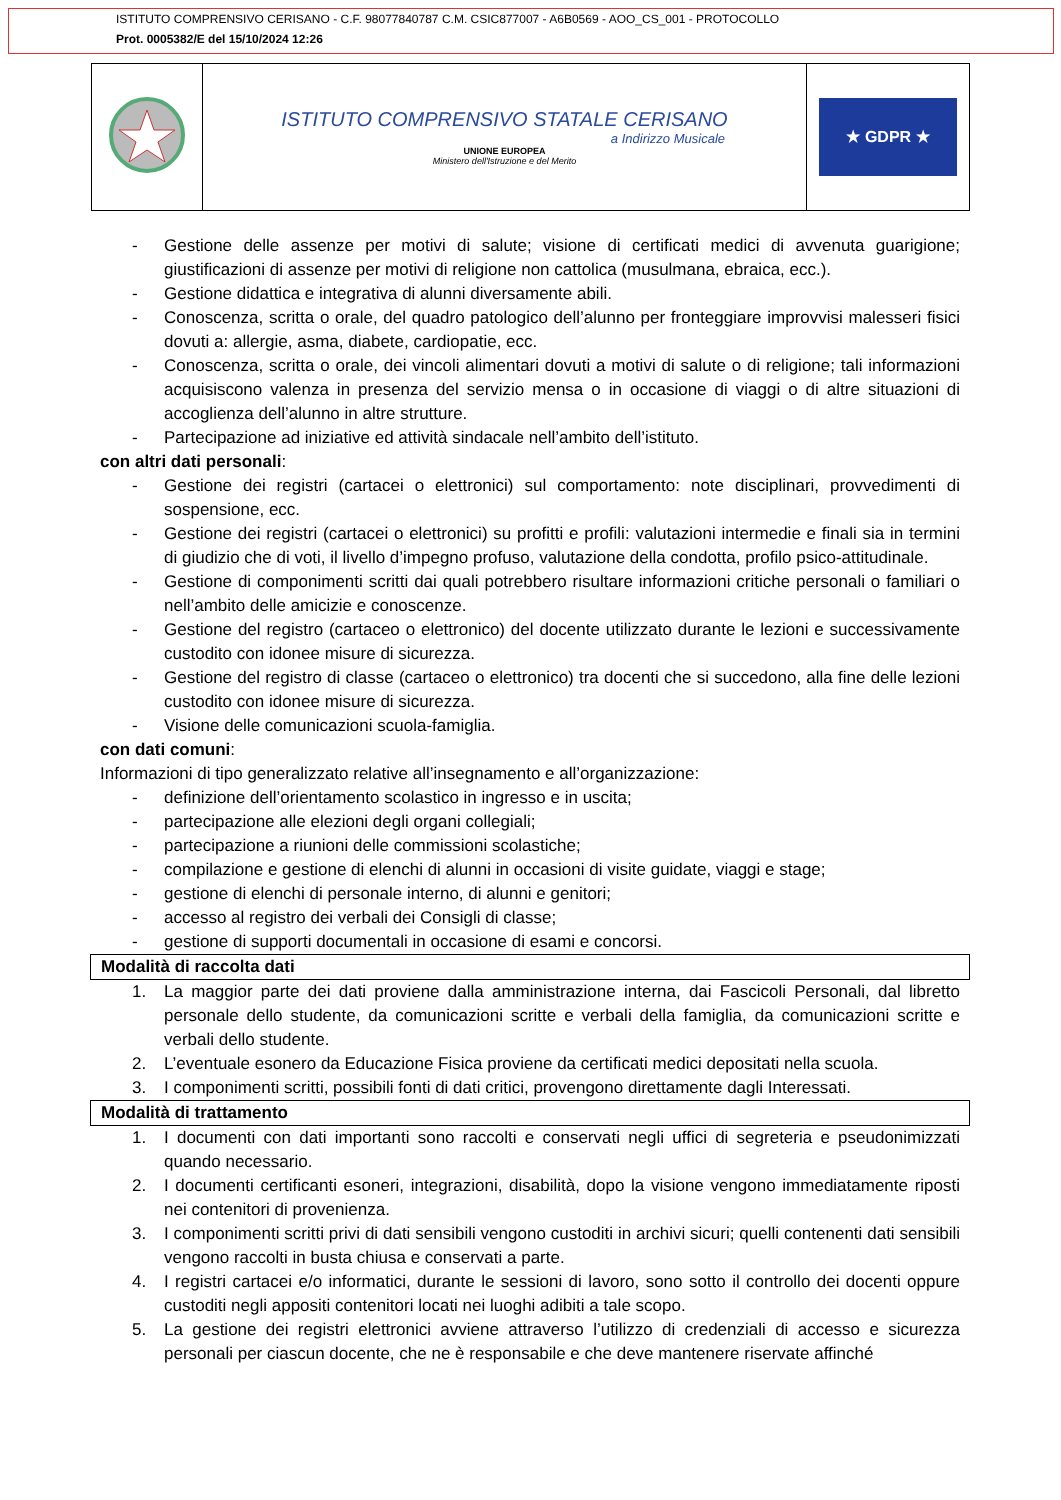ISTITUTO COMPRENSIVO CERISANO - C.F. 98077840787 C.M. CSIC877007 - A6B0569 - AOO_CS_001 - PROTOCOLLO
Prot. 0005382/E del 15/10/2024 12:26
| | ISTITUTO COMPRENSIVO STATALE CERISANO a Indirizzo Musicale UNIONE EUROPEA Ministero dell'Istruzione e del Merito | ★ GDPR ★ |
- Gestione delle assenze per motivi di salute; visione di certificati medici di avvenuta guarigione; giustificazioni di assenze per motivi di religione non cattolica (musulmana, ebraica, ecc.).
- Gestione didattica e integrativa di alunni diversamente abili.
- Conoscenza, scritta o orale, del quadro patologico dell’alunno per fronteggiare improvvisi malesseri fisici dovuti a: allergie, asma, diabete, cardiopatie, ecc.
- Conoscenza, scritta o orale, dei vincoli alimentari dovuti a motivi di salute o di religione; tali informazioni acquisiscono valenza in presenza del servizio mensa o in occasione di viaggi o di altre situazioni di accoglienza dell’alunno in altre strutture.
- Partecipazione ad iniziative ed attività sindacale nell’ambito dell’istituto.
con altri dati personali:
- Gestione dei registri (cartacei o elettronici) sul comportamento: note disciplinari, provvedimenti di sospensione, ecc.
- Gestione dei registri (cartacei o elettronici) su profitti e profili: valutazioni intermedie e finali sia in termini di giudizio che di voti, il livello d’impegno profuso, valutazione della condotta, profilo psico-attitudinale.
- Gestione di componimenti scritti dai quali potrebbero risultare informazioni critiche personali o familiari o nell’ambito delle amicizie e conoscenze.
- Gestione del registro (cartaceo o elettronico) del docente utilizzato durante le lezioni e successivamente custodito con idonee misure di sicurezza.
- Gestione del registro di classe (cartaceo o elettronico) tra docenti che si succedono, alla fine delle lezioni custodito con idonee misure di sicurezza.
- Visione delle comunicazioni scuola-famiglia.
con dati comuni:
Informazioni di tipo generalizzato relative all’insegnamento e all’organizzazione:
- definizione dell’orientamento scolastico in ingresso e in uscita;
- partecipazione alle elezioni degli organi collegiali;
- partecipazione a riunioni delle commissioni scolastiche;
- compilazione e gestione di elenchi di alunni in occasioni di visite guidate, viaggi e stage;
- gestione di elenchi di personale interno, di alunni e genitori;
- accesso al registro dei verbali dei Consigli di classe;
- gestione di supporti documentali in occasione di esami e concorsi.
Modalità di raccolta dati
1. La maggior parte dei dati proviene dalla amministrazione interna, dai Fascicoli Personali, dal libretto personale dello studente, da comunicazioni scritte e verbali della famiglia, da comunicazioni scritte e verbali dello studente.
2. L’eventuale esonero da Educazione Fisica proviene da certificati medici depositati nella scuola.
3. I componimenti scritti, possibili fonti di dati critici, provengono direttamente dagli Interessati.
Modalità di trattamento
1. I documenti con dati importanti sono raccolti e conservati negli uffici di segreteria e pseudonimizzati quando necessario.
2. I documenti certificanti esoneri, integrazioni, disabilità, dopo la visione vengono immediatamente riposti nei contenitori di provenienza.
3. I componimenti scritti privi di dati sensibili vengono custoditi in archivi sicuri; quelli contenenti dati sensibili vengono raccolti in busta chiusa e conservati a parte.
4. I registri cartacei e/o informatici, durante le sessioni di lavoro, sono sotto il controllo dei docenti oppure custoditi negli appositi contenitori locati nei luoghi adibiti a tale scopo.
5. La gestione dei registri elettronici avviene attraverso l’utilizzo di credenziali di accesso e sicurezza personali per ciascun docente, che ne è responsabile e che deve mantenere riservate affinché